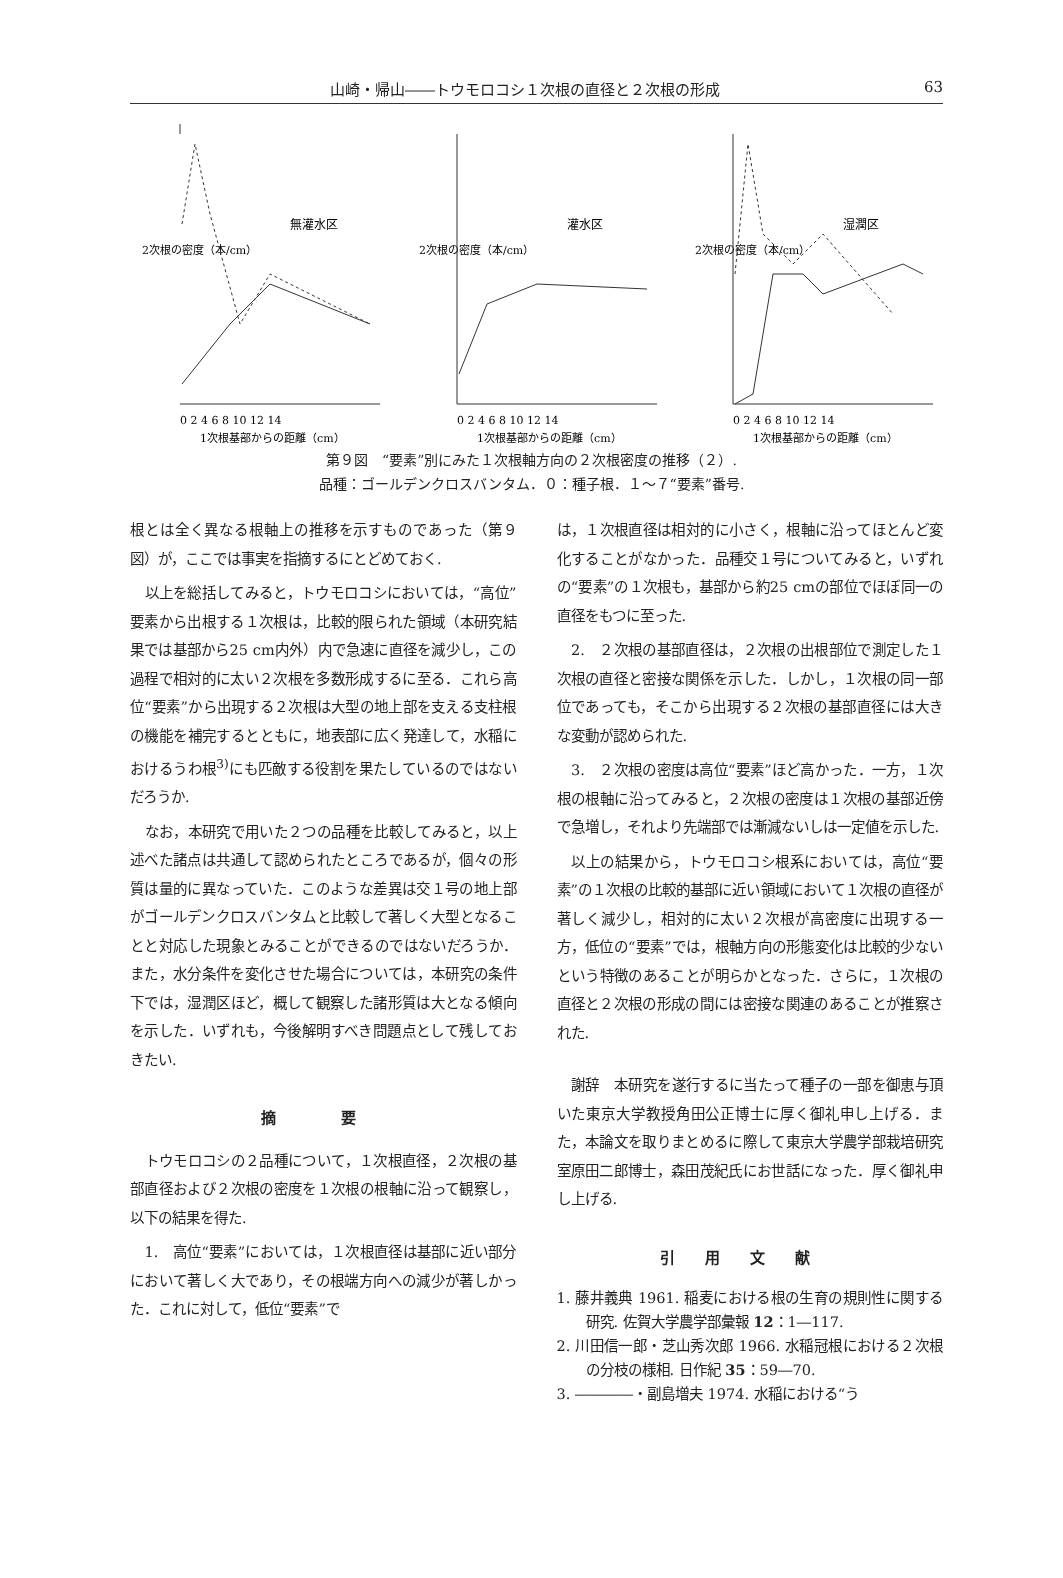山崎・帰山――トウモロコシ１次根の直径と２次根の形成 63
2次根の密度（本/cm）
無灌水区
0 2 4 6 8 10 12 14
1次根基部からの距離（cm）
2次根の密度（本/cm）
灌水区
0 2 4 6 8 10 12 14
1次根基部からの距離（cm）
2次根の密度（本/cm）
湿潤区
0 2 4 6 8 10 12 14
1次根基部からの距離（cm）
第９図　“要素”別にみた１次根軸方向の２次根密度の推移（２）.
品種：ゴールデンクロスバンタム．０：種子根．１～７“要素”番号.
根とは全く異なる根軸上の推移を示すものであった（第９図）が，ここでは事実を指摘するにとどめておく.
以上を総括してみると，トウモロコシにおいては，“高位”要素から出根する１次根は，比較的限られた領域（本研究結果では基部から25 cm内外）内で急速に直径を減少し，この過程で相対的に太い２次根を多数形成するに至る．これら高位“要素”から出現する２次根は大型の地上部を支える支柱根の機能を補完するとともに，地表部に広く発達して，水稲におけるうわ根<sup>3)</sup>にも匹敵する役割を果たしているのではないだろうか.
なお，本研究で用いた２つの品種を比較してみると，以上述べた諸点は共通して認められたところであるが，個々の形質は量的に異なっていた．このような差異は交１号の地上部がゴールデンクロスバンタムと比較して著しく大型となることと対応した現象とみることができるのではないだろうか．また，水分条件を変化させた場合については，本研究の条件下では，湿潤区ほど，概して観察した諸形質は大となる傾向を示した．いずれも，今後解明すべき問題点として残しておきたい.
摘 要
トウモロコシの２品種について，１次根直径，２次根の基部直径および２次根の密度を１次根の根軸に沿って観察し，以下の結果を得た.
1.　高位“要素”においては，１次根直径は基部に近い部分において著しく大であり，その根端方向への減少が著しかった．これに対して，低位“要素”で
は，１次根直径は相対的に小さく，根軸に沿ってほとんど変化することがなかった．品種交１号についてみると，いずれの“要素”の１次根も，基部から約25 cmの部位でほぼ同一の直径をもつに至った.
2.　２次根の基部直径は，２次根の出根部位で測定した１次根の直径と密接な関係を示した．しかし，１次根の同一部位であっても，そこから出現する２次根の基部直径には大きな変動が認められた.
3.　２次根の密度は高位“要素”ほど高かった．一方，１次根の根軸に沿ってみると，２次根の密度は１次根の基部近傍で急増し，それより先端部では漸減ないしは一定値を示した.
以上の結果から，トウモロコシ根系においては，高位“要素”の１次根の比較的基部に近い領域において１次根の直径が著しく減少し，相対的に太い２次根が高密度に出現する一方，低位の“要素”では，根軸方向の形態変化は比較的少ないという特徴のあることが明らかとなった．さらに，１次根の直径と２次根の形成の間には密接な関連のあることが推察された.
謝辞　本研究を遂行するに当たって種子の一部を御恵与頂いた東京大学教授角田公正博士に厚く御礼申し上げる．また，本論文を取りまとめるに際して東京大学農学部栽培研究室原田二郎博士，森田茂紀氏にお世話になった．厚く御礼申し上げる.
引用文献
1. 藤井義典 1961. 稲麦における根の生育の規則性に関する研究. 佐賀大学農学部彙報 12：1―117.
2. 川田信一郎・芝山秀次郎 1966. 水稲冠根における２次根の分枝の様相. 日作紀 35：59―70.
3. ――――・副島増夫 1974. 水稲における“う